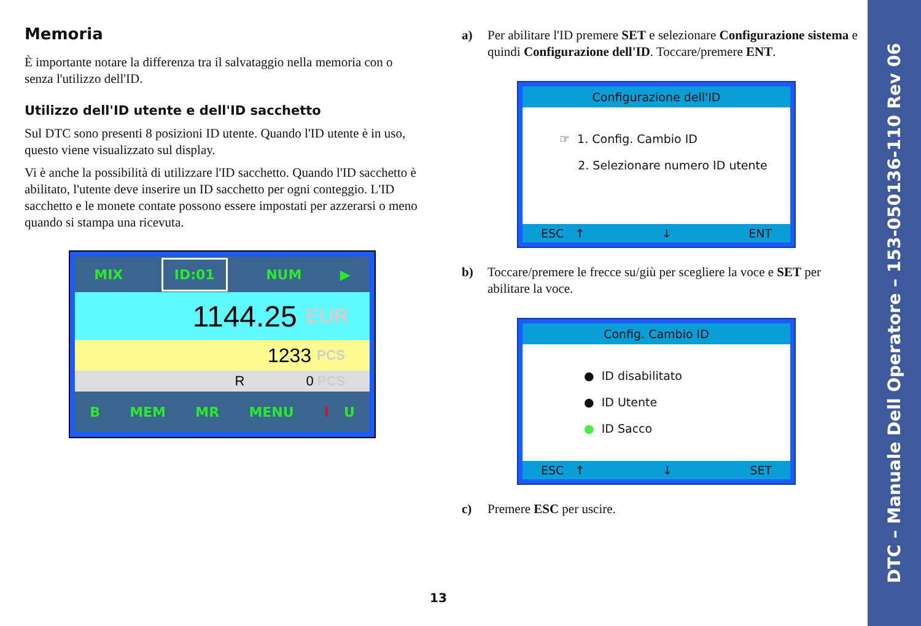Memoria
È importante notare la differenza tra il salvataggio nella memoria con o senza l'utilizzo dell'ID.
Utilizzo dell'ID utente e dell'ID sacchetto
Sul DTC sono presenti 8 posizioni ID utente. Quando l'ID utente è in uso, questo viene visualizzato sul display.
Vi è anche la possibilità di utilizzare l'ID sacchetto. Quando l'ID sacchetto è abilitato, l'utente deve inserire un ID sacchetto per ogni conteggio. L'ID sacchetto e le monete contate possono essere impostati per azzerarsi o meno quando si stampa una ricevuta.
MIX ID:01 NUM ▶
1144.25 EUR
1233 PCS
R 0 PCS
B MEM MR MENU ! U
a) Per abilitare l'ID premere SET e selezionare Configurazione sistema e quindi Configurazione dell'ID. Toccare/premere ENT.
Configurazione dell'ID
☞ 1. Config. Cambio ID
2. Selezionare numero ID utente
ESC ↑ ↓ ENT
b) Toccare/premere le frecce su/giù per scegliere la voce e SET per abilitare la voce.
Config. Cambio ID
● ID disabilitato
● ID Utente
● ID Sacco
ESC ↑ ↓ SET
c) Premere ESC per uscire.
13
DTC – Manuale Dell Operatore – 153-050136-110 Rev 06